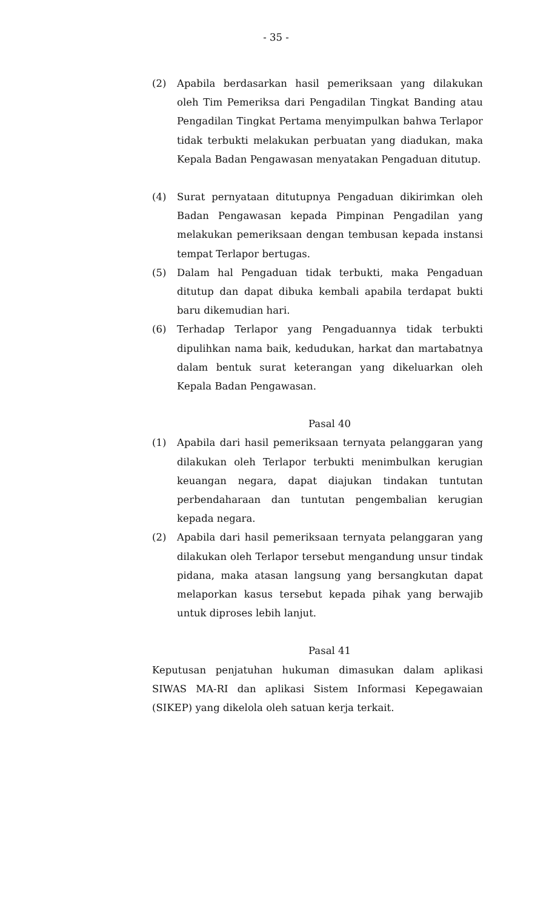- 35 -
(2) Apabila berdasarkan hasil pemeriksaan yang dilakukan oleh Tim Pemeriksa dari Pengadilan Tingkat Banding atau Pengadilan Tingkat Pertama menyimpulkan bahwa Terlapor tidak terbukti melakukan perbuatan yang diadukan, maka Kepala Badan Pengawasan menyatakan Pengaduan ditutup.
(4) Surat pernyataan ditutupnya Pengaduan dikirimkan oleh Badan Pengawasan kepada Pimpinan Pengadilan yang melakukan pemeriksaan dengan tembusan kepada instansi tempat Terlapor bertugas.
(5) Dalam hal Pengaduan tidak terbukti, maka Pengaduan ditutup dan dapat dibuka kembali apabila terdapat bukti baru dikemudian hari.
(6) Terhadap Terlapor yang Pengaduannya tidak terbukti dipulihkan nama baik, kedudukan, harkat dan martabatnya dalam bentuk surat keterangan yang dikeluarkan oleh Kepala Badan Pengawasan.
Pasal 40
(1) Apabila dari hasil pemeriksaan ternyata pelanggaran yang dilakukan oleh Terlapor terbukti menimbulkan kerugian keuangan negara, dapat diajukan tindakan tuntutan perbendaharaan dan tuntutan pengembalian kerugian kepada negara.
(2) Apabila dari hasil pemeriksaan ternyata pelanggaran yang dilakukan oleh Terlapor tersebut mengandung unsur tindak pidana, maka atasan langsung yang bersangkutan dapat melaporkan kasus tersebut kepada pihak yang berwajib untuk diproses lebih lanjut.
Pasal 41
Keputusan penjatuhan hukuman dimasukan dalam aplikasi SIWAS MA-RI dan aplikasi Sistem Informasi Kepegawaian (SIKEP) yang dikelola oleh satuan kerja terkait.